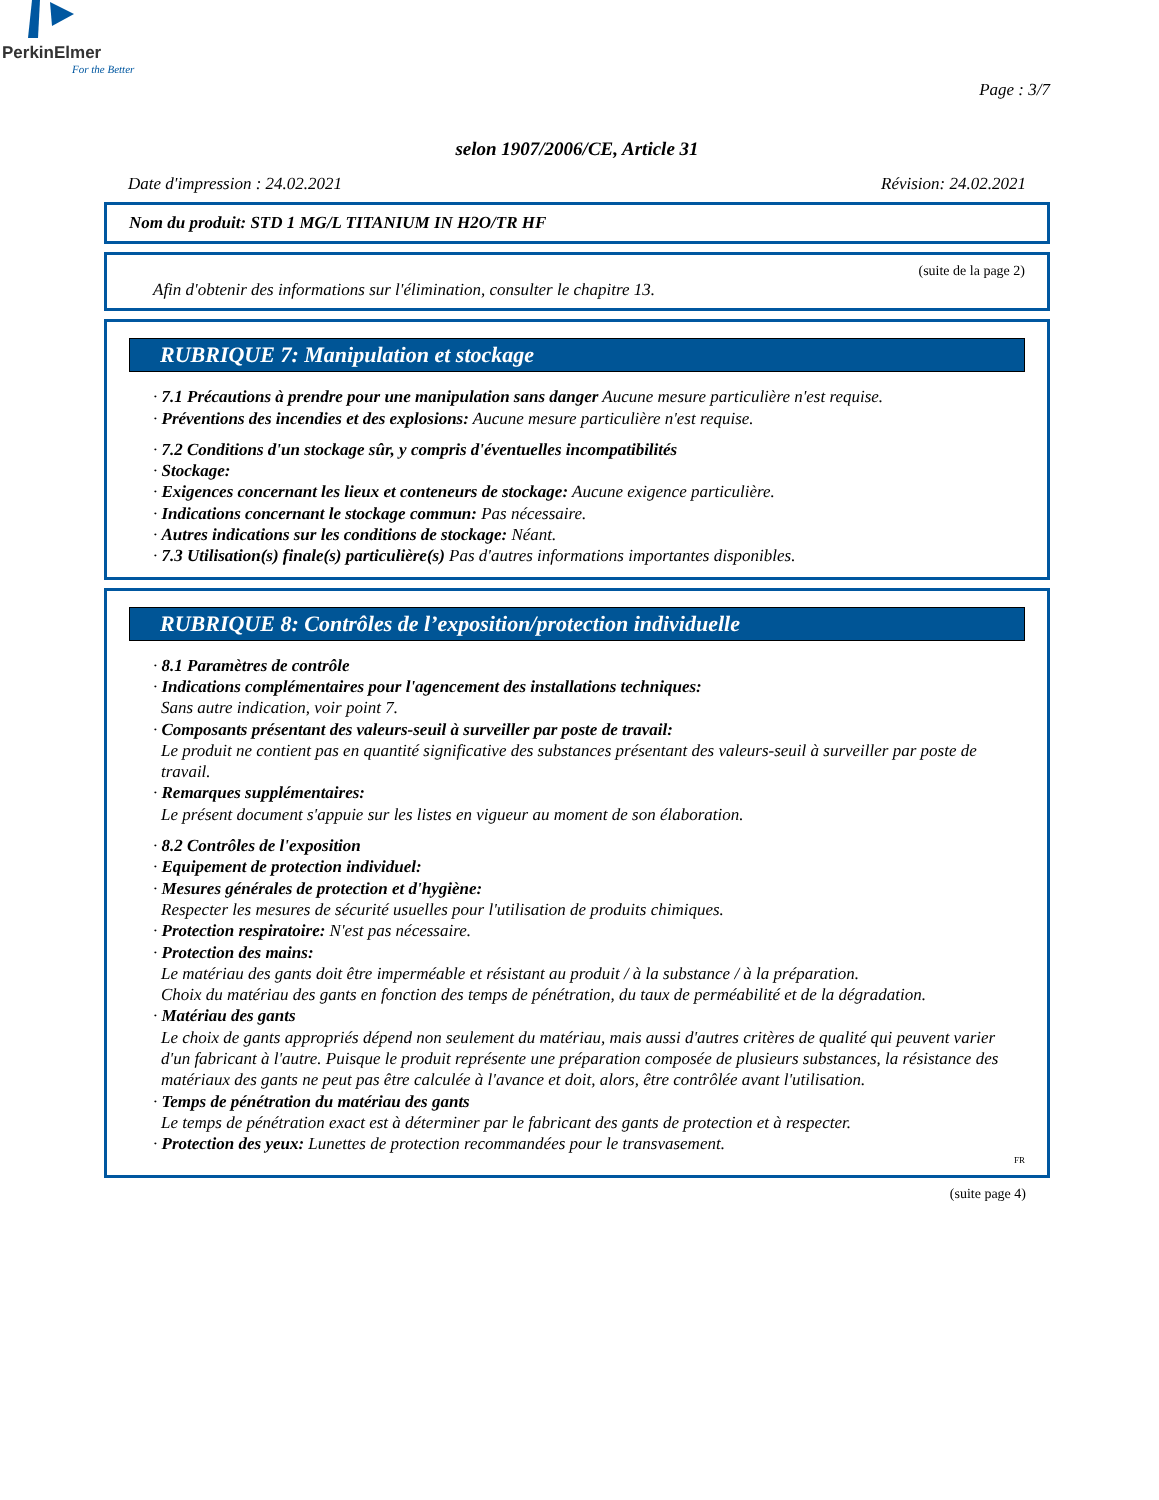PerkinElmer
For the Better
Page : 3/7
selon 1907/2006/CE, Article 31
Date d'impression : 24.02.2021 Révision: 24.02.2021
Nom du produit: STD 1 MG/L TITANIUM IN H2O/TR HF
(suite de la page 2)
Afin d'obtenir des informations sur l'élimination, consulter le chapitre 13.
RUBRIQUE 7: Manipulation et stockage
· 7.1 Précautions à prendre pour une manipulation sans danger Aucune mesure particulière n'est requise.
· Préventions des incendies et des explosions: Aucune mesure particulière n'est requise.
· 7.2 Conditions d'un stockage sûr, y compris d'éventuelles incompatibilités
· Stockage:
· Exigences concernant les lieux et conteneurs de stockage: Aucune exigence particulière.
· Indications concernant le stockage commun: Pas nécessaire.
· Autres indications sur les conditions de stockage: Néant.
· 7.3 Utilisation(s) finale(s) particulière(s) Pas d'autres informations importantes disponibles.
RUBRIQUE 8: Contrôles de l’exposition/protection individuelle
· 8.1 Paramètres de contrôle
· Indications complémentaires pour l'agencement des installations techniques:
Sans autre indication, voir point 7.
· Composants présentant des valeurs-seuil à surveiller par poste de travail:
Le produit ne contient pas en quantité significative des substances présentant des valeurs-seuil à surveiller par poste de travail.
· Remarques supplémentaires:
Le présent document s'appuie sur les listes en vigueur au moment de son élaboration.
· 8.2 Contrôles de l'exposition
· Equipement de protection individuel:
· Mesures générales de protection et d'hygiène:
Respecter les mesures de sécurité usuelles pour l'utilisation de produits chimiques.
· Protection respiratoire: N'est pas nécessaire.
· Protection des mains:
Le matériau des gants doit être imperméable et résistant au produit / à la substance / à la préparation.
Choix du matériau des gants en fonction des temps de pénétration, du taux de perméabilité et de la dégradation.
· Matériau des gants
Le choix de gants appropriés dépend non seulement du matériau, mais aussi d'autres critères de qualité qui peuvent varier d'un fabricant à l'autre. Puisque le produit représente une préparation composée de plusieurs substances, la résistance des matériaux des gants ne peut pas être calculée à l'avance et doit, alors, être contrôlée avant l'utilisation.
· Temps de pénétration du matériau des gants
Le temps de pénétration exact est à déterminer par le fabricant des gants de protection et à respecter.
· Protection des yeux: Lunettes de protection recommandées pour le transvasement.
FR
(suite page 4)